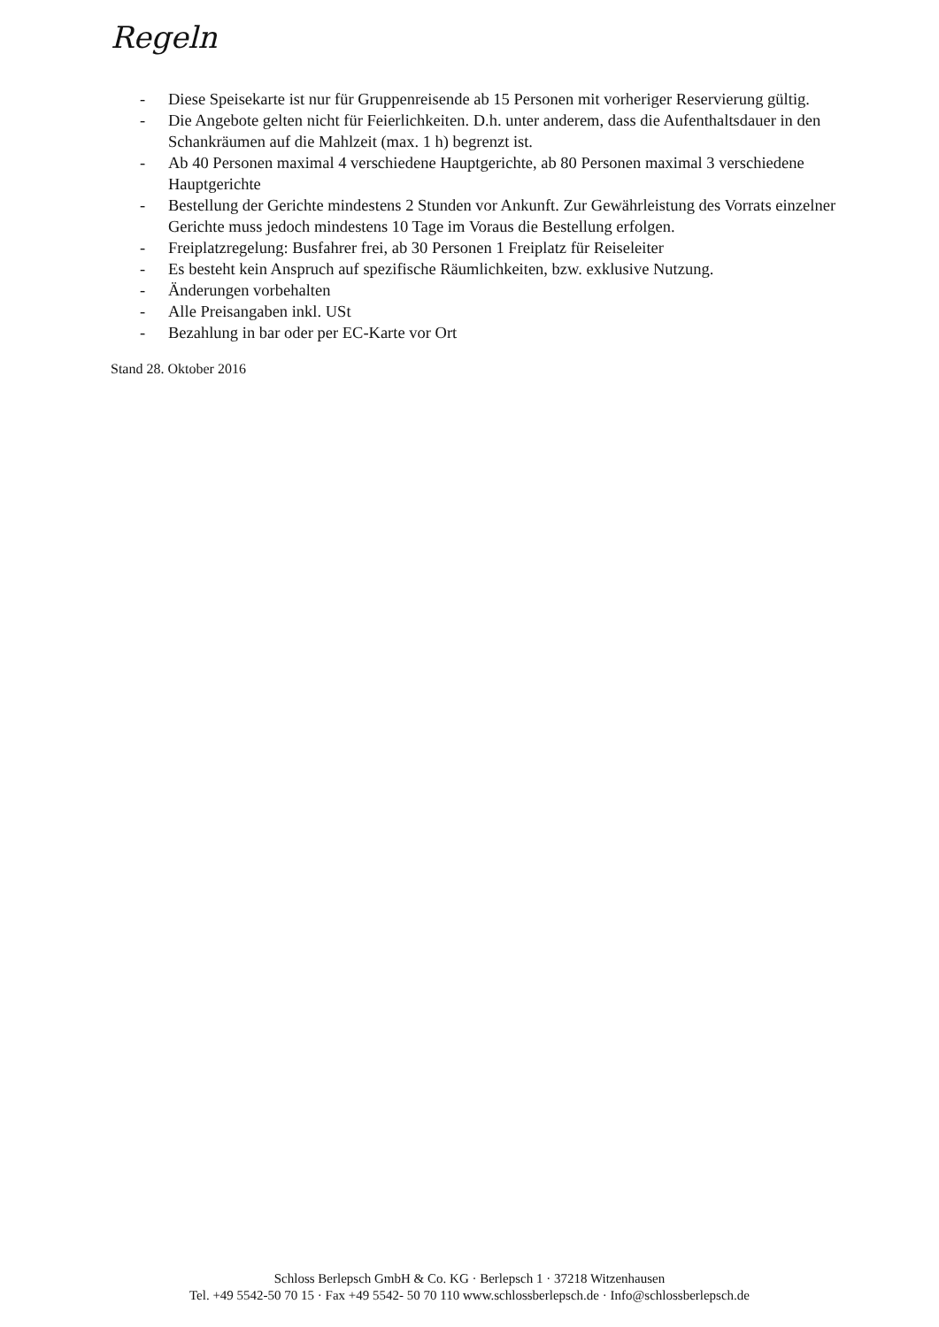Regeln
- Diese Speisekarte ist nur für Gruppenreisende ab 15 Personen mit vorheriger Reservierung gültig.
- Die Angebote gelten nicht für Feierlichkeiten. D.h. unter anderem, dass die Aufenthaltsdauer in den Schankräumen auf die Mahlzeit (max. 1 h) begrenzt ist.
- Ab 40 Personen maximal 4 verschiedene Hauptgerichte, ab 80 Personen maximal 3 verschiedene Hauptgerichte
- Bestellung der Gerichte mindestens 2 Stunden vor Ankunft. Zur Gewährleistung des Vorrats einzelner Gerichte muss jedoch mindestens 10 Tage im Voraus die Bestellung erfolgen.
- Freiplatzregelung: Busfahrer frei, ab 30 Personen 1 Freiplatz für Reiseleiter
- Es besteht kein Anspruch auf spezifische Räumlichkeiten, bzw. exklusive Nutzung.
- Änderungen vorbehalten
- Alle Preisangaben inkl. USt
- Bezahlung in bar oder per EC-Karte vor Ort
Stand 28. Oktober 2016
Schloss Berlepsch GmbH & Co. KG · Berlepsch 1 · 37218 Witzenhausen
Tel. +49 5542-50 70 15 · Fax +49 5542- 50 70 110 www.schlossberlepsch.de · Info@schlossberlepsch.de